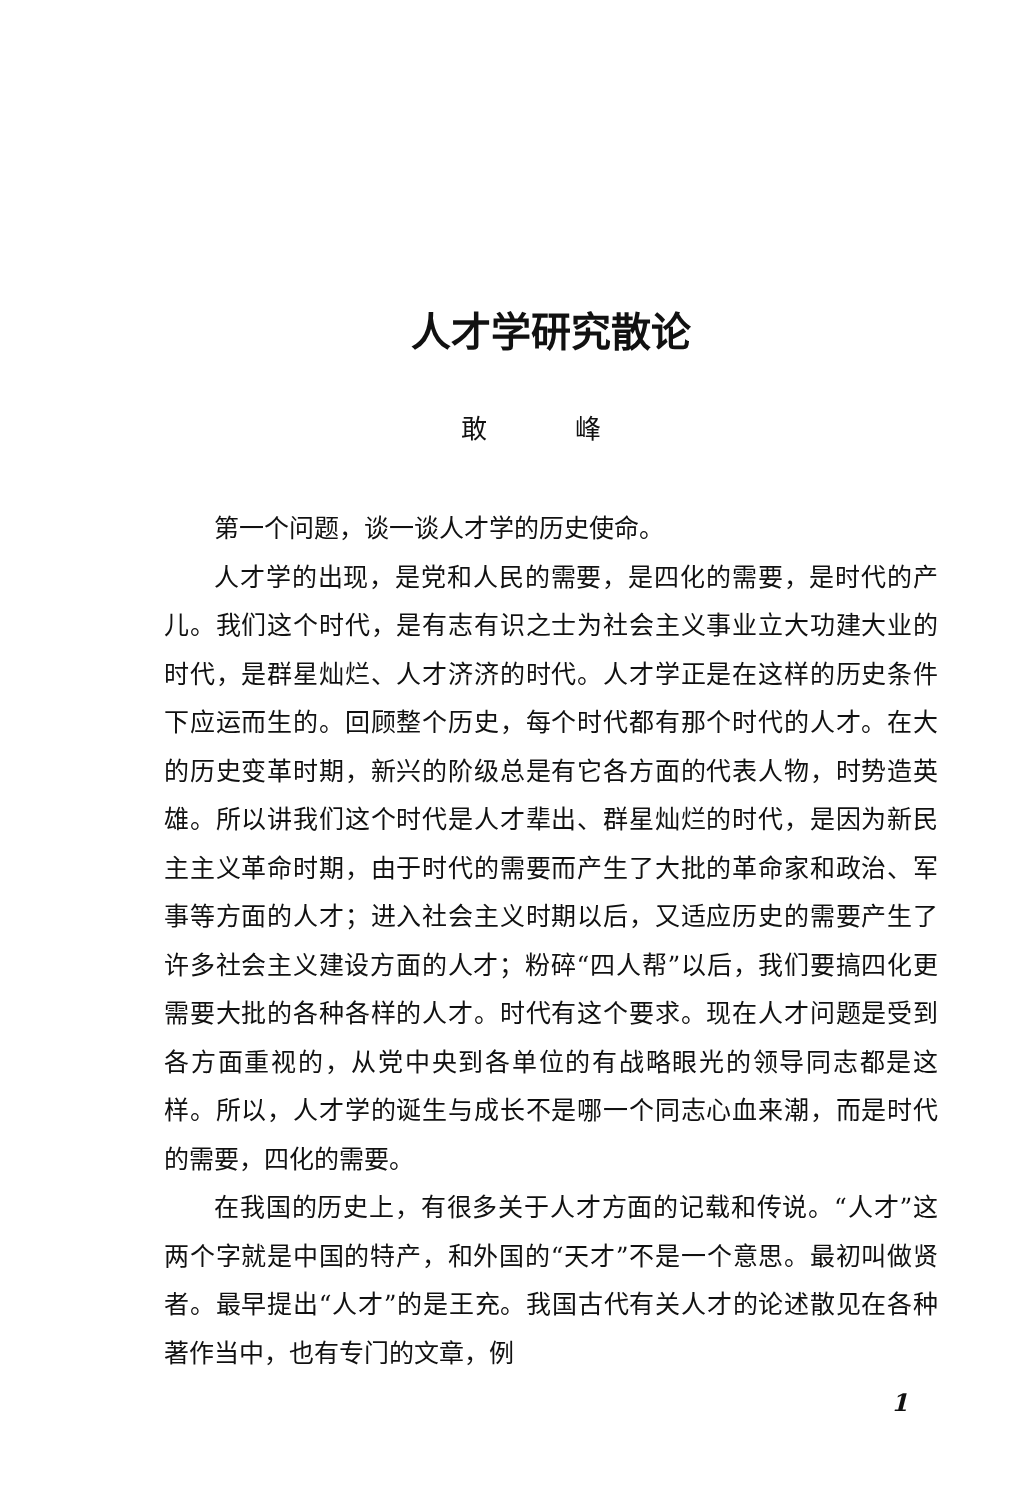人才学研究散论
敢 峰
第一个问题，谈一谈人才学的历史使命。
人才学的出现，是党和人民的需要，是四化的需要，是时代的产儿。我们这个时代，是有志有识之士为社会主义事业立大功建大业的时代，是群星灿烂、人才济济的时代。人才学正是在这样的历史条件下应运而生的。回顾整个历史，每个时代都有那个时代的人才。在大的历史变革时期，新兴的阶级总是有它各方面的代表人物，时势造英雄。所以讲我们这个时代是人才辈出、群星灿烂的时代，是因为新民主主义革命时期，由于时代的需要而产生了大批的革命家和政治、军事等方面的人才；进入社会主义时期以后，又适应历史的需要产生了许多社会主义建设方面的人才；粉碎“四人帮”以后，我们要搞四化更需要大批的各种各样的人才。时代有这个要求。现在人才问题是受到各方面重视的，从党中央到各单位的有战略眼光的领导同志都是这样。所以，人才学的诞生与成长不是哪一个同志心血来潮，而是时代的需要，四化的需要。
在我国的历史上，有很多关于人才方面的记载和传说。“人才”这两个字就是中国的特产，和外国的“天才”不是一个意思。最初叫做贤者。最早提出“人才”的是王充。我国古代有关人才的论述散见在各种著作当中，也有专门的文章，例
1